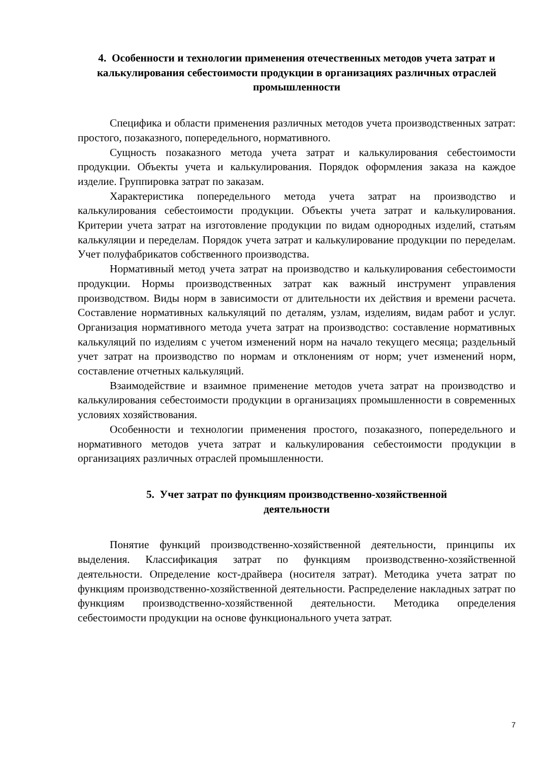4. Особенности и технологии применения отечественных методов учета затрат и калькулирования себестоимости продукции в организациях различных отраслей промышленности
Специфика и области применения различных методов учета производственных затрат: простого, позаказного, попередельного, нормативного.
Сущность позаказного метода учета затрат и калькулирования себестоимости продукции. Объекты учета и калькулирования. Порядок оформления заказа на каждое изделие. Группировка затрат по заказам.
Характеристика попередельного метода учета затрат на производство и калькулирования себестоимости продукции. Объекты учета затрат и калькулирования. Критерии учета затрат на изготовление продукции по видам однородных изделий, статьям калькуляции и переделам. Порядок учета затрат и калькулирование продукции по переделам. Учет полуфабрикатов собственного производства.
Нормативный метод учета затрат на производство и калькулирования себестоимости продукции. Нормы производственных затрат как важный инструмент управления производством. Виды норм в зависимости от длительности их действия и времени расчета. Составление нормативных калькуляций по деталям, узлам, изделиям, видам работ и услуг. Организация нормативного метода учета затрат на производство: составление нормативных калькуляций по изделиям с учетом изменений норм на начало текущего месяца; раздельный учет затрат на производство по нормам и отклонениям от норм; учет изменений норм, составление отчетных калькуляций.
Взаимодействие и взаимное применение методов учета затрат на производство и калькулирования себестоимости продукции в организациях промышленности в современных условиях хозяйствования.
Особенности и технологии применения простого, позаказного, попередельного и нормативного методов учета затрат и калькулирования себестоимости продукции в организациях различных отраслей промышленности.
5. Учет затрат по функциям производственно-хозяйственной
деятельности
Понятие функций производственно-хозяйственной деятельности, принципы их выделения. Классификация затрат по функциям производственно-хозяйственной деятельности. Определение кост-драйвера (носителя затрат). Методика учета затрат по функциям производственно-хозяйственной деятельности. Распределение накладных затрат по функциям производственно-хозяйственной деятельности. Методика определения себестоимости продукции на основе функционального учета затрат.
7